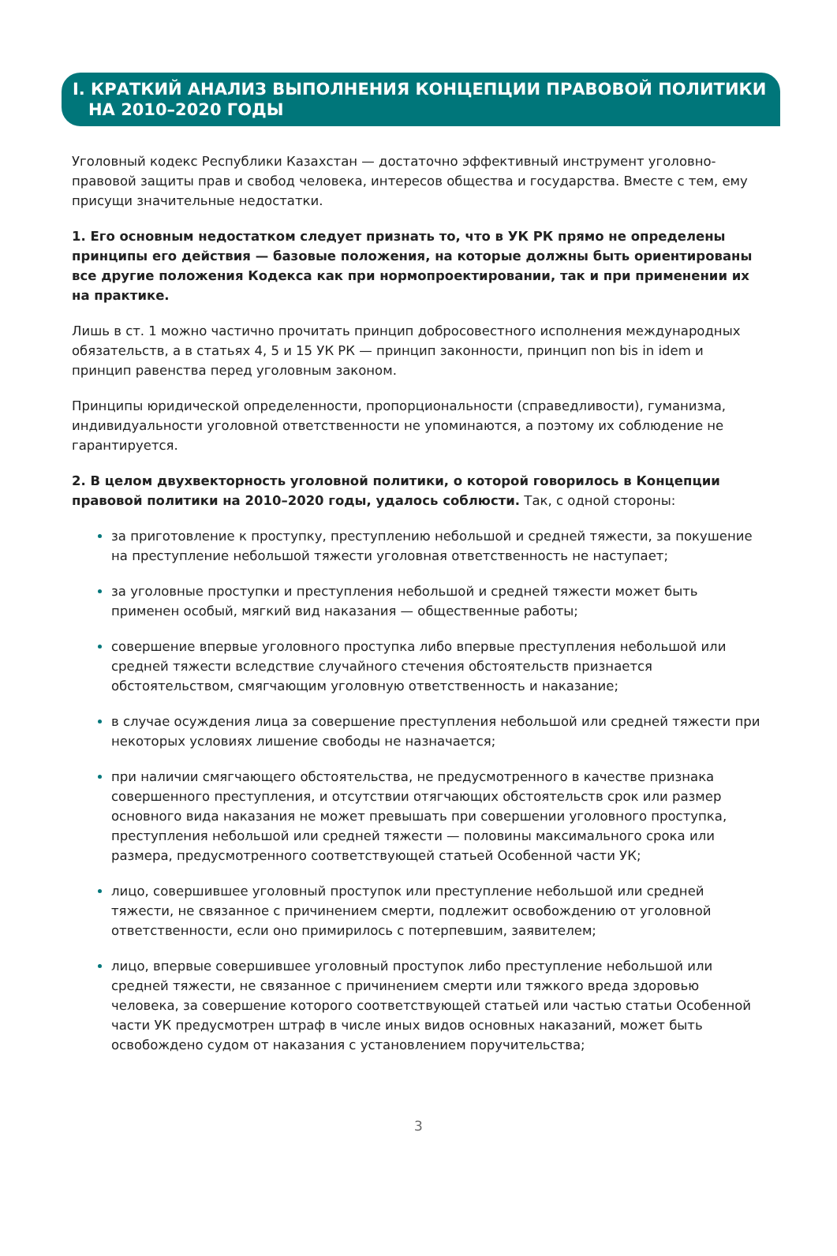I. КРАТКИЙ АНАЛИЗ ВЫПОЛНЕНИЯ КОНЦЕПЦИИ ПРАВОВОЙ ПОЛИТИКИ
НА 2010–2020 ГОДЫ
Уголовный кодекс Республики Казахстан — достаточно эффективный инструмент уголовно-правовой защиты прав и свобод человека, интересов общества и государства. Вместе с тем, ему присущи значительные недостатки.
1. Его основным недостатком следует признать то, что в УК РК прямо не определены принципы его действия — базовые положения, на которые должны быть ориентированы все другие положения Кодекса как при нормопроектировании, так и при применении их на практике.
Лишь в ст. 1 можно частично прочитать принцип добросовестного исполнения международных обязательств, а в статьях 4, 5 и 15 УК РК — принцип законности, принцип non bis in idem и принцип равенства перед уголовным законом.
Принципы юридической определенности, пропорциональности (справедливости), гуманизма, индивидуальности уголовной ответственности не упоминаются, а поэтому их соблюдение не гарантируется.
2. В целом двухвекторность уголовной политики, о которой говорилось в Концепции правовой политики на 2010–2020 годы, удалось соблюсти. Так, с одной стороны:
за приготовление к проступку, преступлению небольшой и средней тяжести, за покушение на преступление небольшой тяжести уголовная ответственность не наступает;
за уголовные проступки и преступления небольшой и средней тяжести может быть применен особый, мягкий вид наказания — общественные работы;
совершение впервые уголовного проступка либо впервые преступления небольшой или средней тяжести вследствие случайного стечения обстоятельств признается обстоятельством, смягчающим уголовную ответственность и наказание;
в случае осуждения лица за совершение преступления небольшой или средней тяжести при некоторых условиях лишение свободы не назначается;
при наличии смягчающего обстоятельства, не предусмотренного в качестве признака совершенного преступления, и отсутствии отягчающих обстоятельств срок или размер основного вида наказания не может превышать при совершении уголовного проступка, преступления небольшой или средней тяжести — половины максимального срока или размера, предусмотренного соответствующей статьей Особенной части УК;
лицо, совершившее уголовный проступок или преступление небольшой или средней тяжести, не связанное с причинением смерти, подлежит освобождению от уголовной ответственности, если оно примирилось с потерпевшим, заявителем;
лицо, впервые совершившее уголовный проступок либо преступление небольшой или средней тяжести, не связанное с причинением смерти или тяжкого вреда здоровью человека, за совершение которого соответствующей статьей или частью статьи Особенной части УК предусмотрен штраф в числе иных видов основных наказаний, может быть освобождено судом от наказания с установлением поручительства;
3